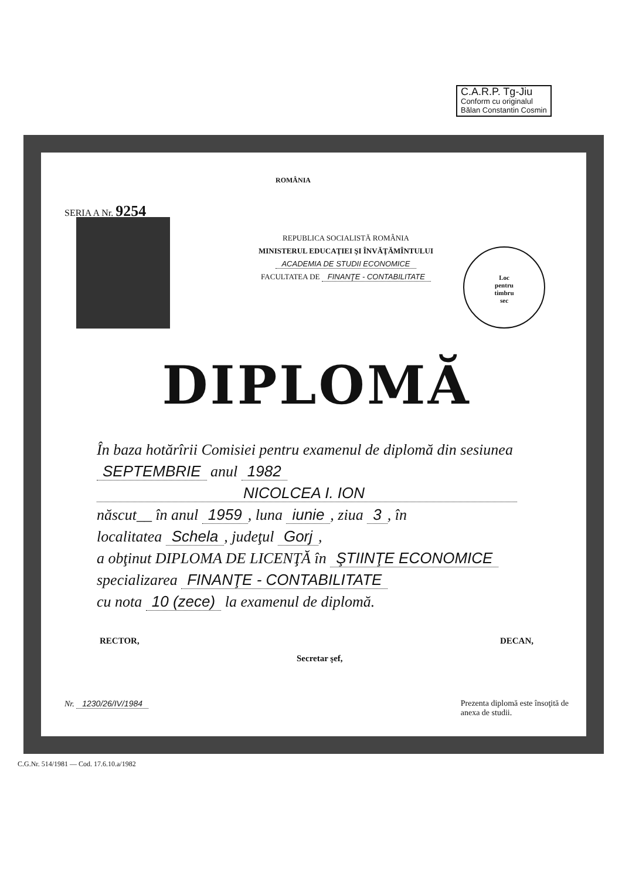C.A.R.P. Tg-Jiu
Conform cu originalul
Bălan Constantin Cosmin
ROMÂNIA
SERIA A Nr. 9254
Loc
pentru
timbru
sec
REPUBLICA SOCIALISTĂ ROMÂNIA
MINISTERUL EDUCAŢIEI ŞI ÎNVĂŢĂMÎNTULUI
ACADEMIA DE STUDII ECONOMICE
FACULTATEA DE FINANŢE - CONTABILITATE
DIPLOMĂ
În baza hotărîrii Comisiei pentru examenul de diplomă din sesiunea SEPTEMBRIE anul 1982
NICOLCEA I. ION
născut__ în anul 1959, luna iunie, ziua 3, în
localitatea Schela, judeţul Gorj,
a obţinut DIPLOMA DE LICENŢĂ în ŞTIINŢE ECONOMICE
specializarea FINANŢE - CONTABILITATE
cu nota 10 (zece) la examenul de diplomă.
RECTOR, Secretar şef, DECAN,
Nr. 1230/26/IV/1984 Prezenta diplomă este însoţită de
anexa de studii.
C.G.Nr. 514/1981 — Cod. 17.6.10.a/1982